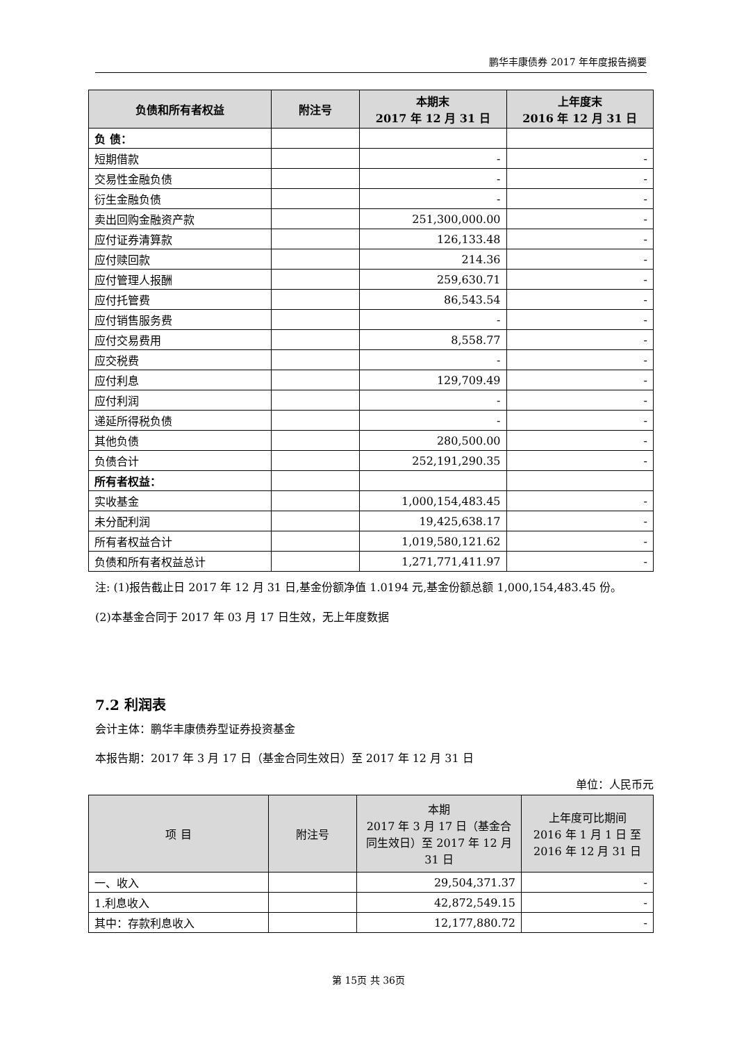鹏华丰康债券 2017 年年度报告摘要
| 负债和所有者权益 | 附注号 | 本期末 2017 年 12 月 31 日 | 上年度末 2016 年 12 月 31 日 |
| --- | --- | --- | --- |
| 负 债： | | | |
| 短期借款 | | - | - |
| 交易性金融负债 | | - | - |
| 衍生金融负债 | | - | - |
| 卖出回购金融资产款 | | 251,300,000.00 | - |
| 应付证券清算款 | | 126,133.48 | - |
| 应付赎回款 | | 214.36 | - |
| 应付管理人报酬 | | 259,630.71 | - |
| 应付托管费 | | 86,543.54 | - |
| 应付销售服务费 | | - | - |
| 应付交易费用 | | 8,558.77 | - |
| 应交税费 | | - | - |
| 应付利息 | | 129,709.49 | - |
| 应付利润 | | - | - |
| 递延所得税负债 | | - | - |
| 其他负债 | | 280,500.00 | - |
| 负债合计 | | 252,191,290.35 | - |
| 所有者权益： | | | |
| 实收基金 | | 1,000,154,483.45 | - |
| 未分配利润 | | 19,425,638.17 | - |
| 所有者权益合计 | | 1,019,580,121.62 | - |
| 负债和所有者权益总计 | | 1,271,771,411.97 | - |
注: (1)报告截止日 2017 年 12 月 31 日,基金份额净值 1.0194 元,基金份额总额 1,000,154,483.45 份。
(2)本基金合同于 2017 年 03 月 17 日生效，无上年度数据
7.2 利润表
会计主体：鹏华丰康债券型证券投资基金
本报告期：2017 年 3 月 17 日（基金合同生效日）至 2017 年 12 月 31 日
单位：人民币元
| 项 目 | 附注号 | 本期 2017 年 3 月 17 日（基金合同生效日）至 2017 年 12 月 31 日 | 上年度可比期间 2016 年 1 月 1 日 至 2016 年 12 月 31 日 |
| --- | --- | --- | --- |
| 一、收入 | | 29,504,371.37 | - |
| 1.利息收入 | | 42,872,549.15 | - |
| 其中：存款利息收入 | | 12,177,880.72 | - |
第 15页 共 36页